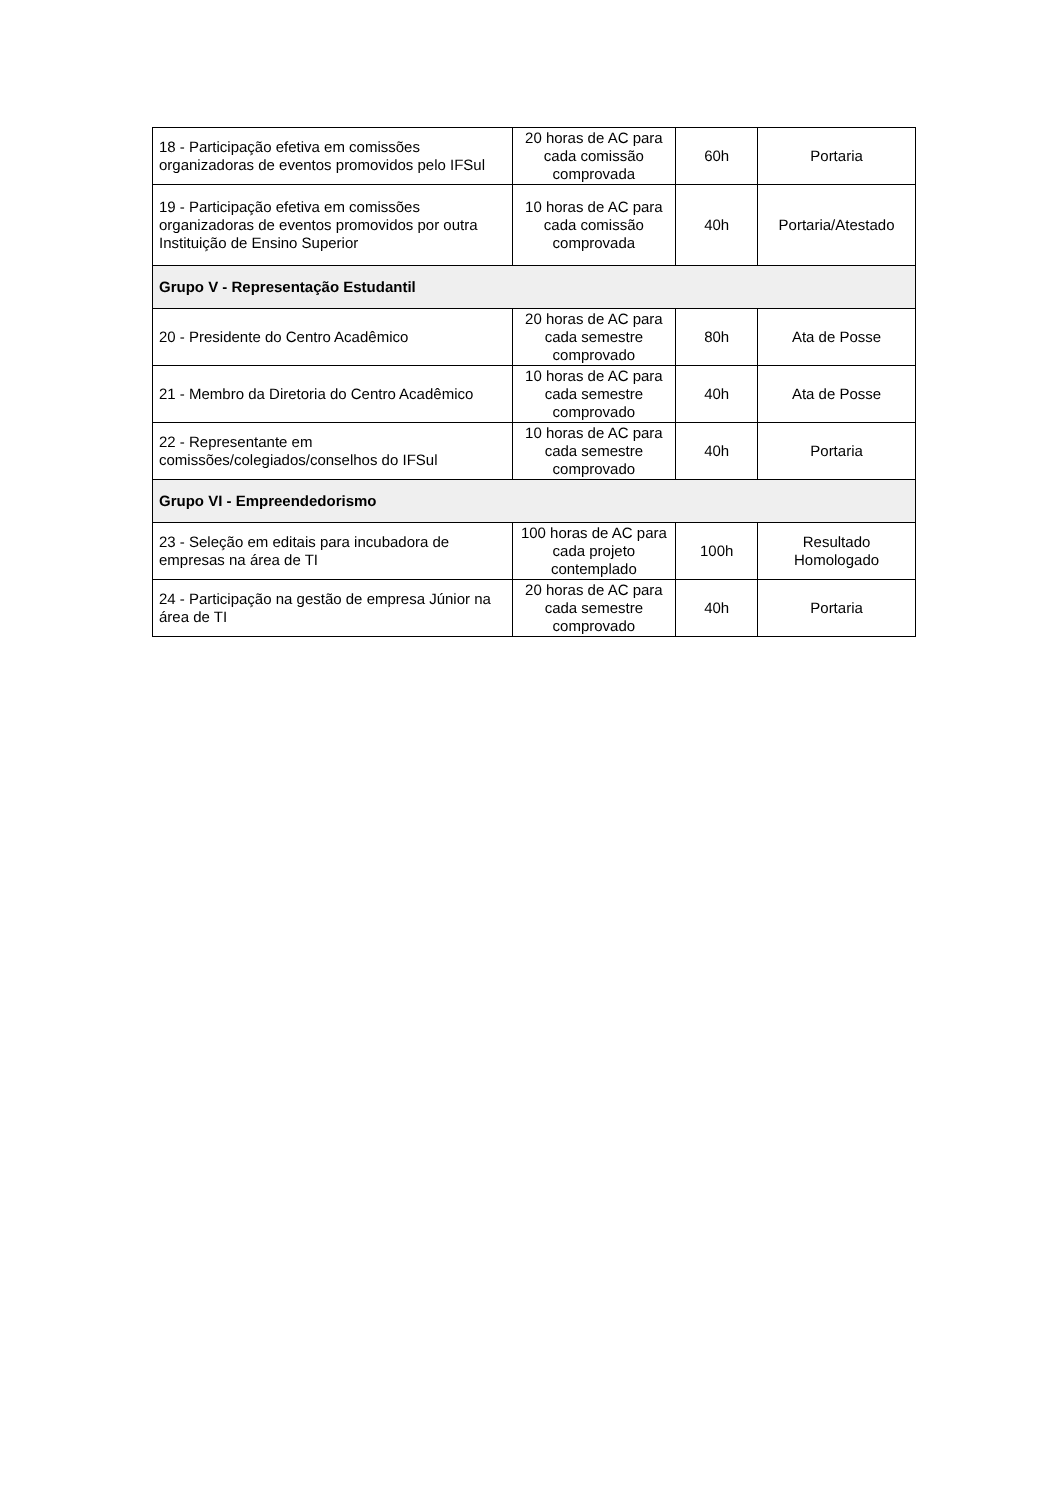| 18 - Participação efetiva em comissões organizadoras de eventos promovidos pelo IFSul | 20 horas de AC para cada comissão comprovada | 60h | Portaria |
| 19 - Participação efetiva em comissões organizadoras de eventos promovidos por outra Instituição de Ensino Superior | 10 horas de AC para cada comissão comprovada | 40h | Portaria/Atestado |
| Grupo V - Representação Estudantil | | | |
| 20 - Presidente do Centro Acadêmico | 20 horas de AC para cada semestre comprovado | 80h | Ata de Posse |
| 21 - Membro da Diretoria do Centro Acadêmico | 10 horas de AC para cada semestre comprovado | 40h | Ata de Posse |
| 22 - Representante em comissões/colegiados/conselhos do IFSul | 10 horas de AC para cada semestre comprovado | 40h | Portaria |
| Grupo VI - Empreendedorismo | | | |
| 23 - Seleção em editais para incubadora de empresas na área de TI | 100 horas de AC para cada projeto contemplado | 100h | Resultado Homologado |
| 24 - Participação na gestão de empresa Júnior na área de TI | 20 horas de AC para cada semestre comprovado | 40h | Portaria |